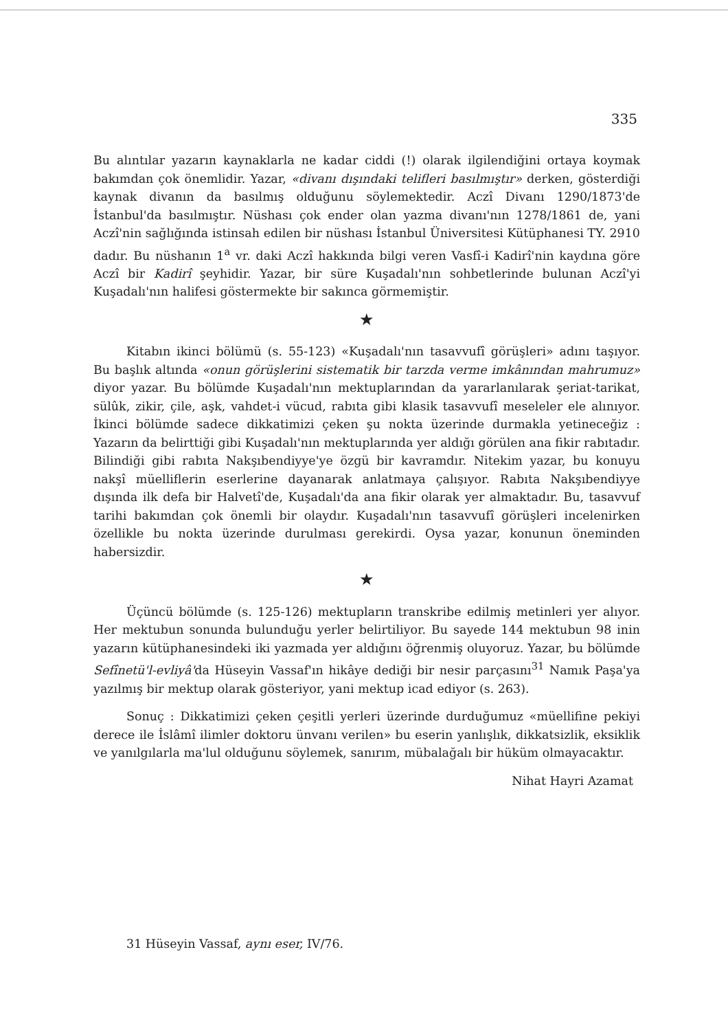335
Bu alıntılar yazarın kaynaklarla ne kadar ciddi (!) olarak ilgilendiğini ortaya koymak bakımdan çok önemlidir. Yazar, «divanı dışındaki telifleri basılmıştır» derken, gösterdiği kaynak divanın da basılmış olduğunu söylemektedir. Aczî Divanı 1290/1873'de İstanbul'da basılmıştır. Nüshası çok ender olan yazma divanı'nın 1278/1861 de, yani Aczî'nin sağlığında istinsah edilen bir nüshası İstanbul Üniversitesi Kütüphanesi TY. 2910 dadır. Bu nüshanın 1<sup>a</sup> vr. daki Aczî hakkında bilgi veren Vasfî-i Kadirî'nin kaydına göre Aczî bir Kadirî şeyhidir. Yazar, bir süre Kuşadalı'nın sohbetlerinde bulunan Aczî'yi Kuşadalı'nın halifesi göstermekte bir sakınca görmemiştir.
★
Kitabın ikinci bölümü (s. 55-123) «Kuşadalı'nın tasavvufî görüşleri» adını taşıyor. Bu başlık altında «onun görüşlerini sistematik bir tarzda verme imkânından mahrumuz» diyor yazar. Bu bölümde Kuşadalı'nın mektuplarından da yararlanılarak şeriat-tarikat, sülûk, zikir, çile, aşk, vahdet-i vücud, rabıta gibi klasik tasavvufî meseleler ele alınıyor. İkinci bölümde sadece dikkatimizi çeken şu nokta üzerinde durmakla yetineceğiz : Yazarın da belirttiği gibi Kuşadalı'nın mektuplarında yer aldığı görülen ana fikir rabıtadır. Bilindiği gibi rabıta Nakşıbendiyye'ye özgü bir kavramdır. Nitekim yazar, bu konuyu nakşî müelliflerin eserlerine dayanarak anlatmaya çalışıyor. Rabıta Nakşıbendiyye dışında ilk defa bir Halvetî'de, Kuşadalı'da ana fikir olarak yer almaktadır. Bu, tasavvuf tarihi bakımdan çok önemli bir olaydır. Kuşadalı'nın tasavvufî görüşleri incelenirken özellikle bu nokta üzerinde durulması gerekirdi. Oysa yazar, konunun öneminden habersizdir.
★
Üçüncü bölümde (s. 125-126) mektupların transkribe edilmiş metinleri yer alıyor. Her mektubun sonunda bulunduğu yerler belirtiliyor. Bu sayede 144 mektubun 98 inin yazarın kütüphanesindeki iki yazmada yer aldığını öğrenmiş oluyoruz. Yazar, bu bölümde Sefînetü'l-evliyâ'da Hüseyin Vassaf'ın hikâye dediği bir nesir parçasını<sup>31</sup> Namık Paşa'ya yazılmış bir mektup olarak gösteriyor, yani mektup icad ediyor (s. 263).
Sonuç : Dikkatimizi çeken çeşitli yerleri üzerinde durduğumuz «müellifine pekiyi derece ile İslâmî ilimler doktoru ünvanı verilen» bu eserin yanlışlık, dikkatsizlik, eksiklik ve yanılgılarla ma'lul olduğunu söylemek, sanırım, mübalağalı bir hüküm olmayacaktır.
Nihat Hayri Azamat
31 Hüseyin Vassaf, aynı eser, IV/76.